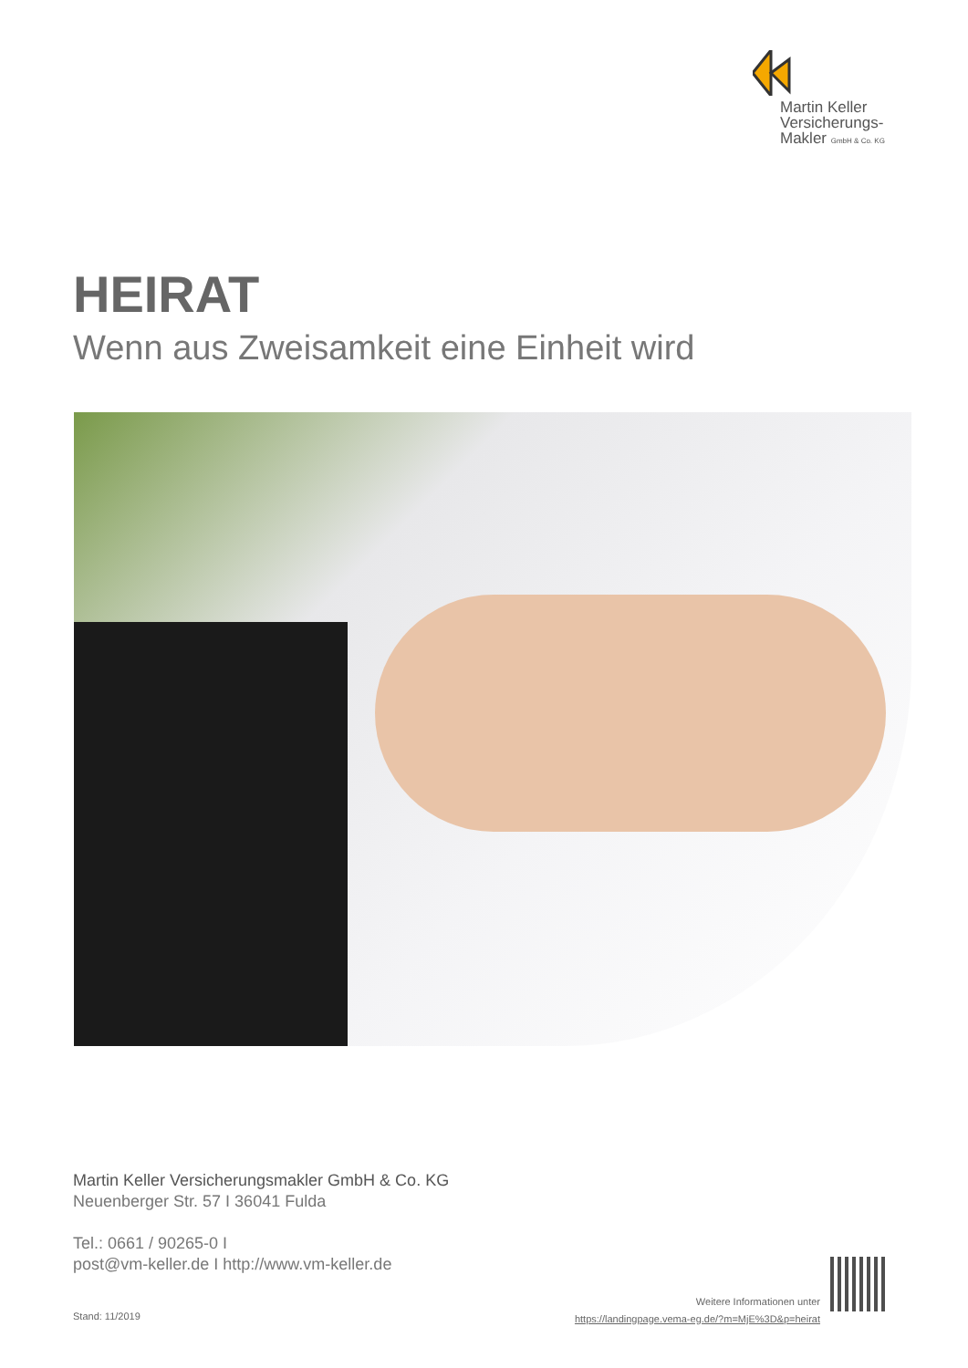Martin Keller
Versicherungs-
Makler GmbH & Co. KG
HEIRAT
Wenn aus Zweisamkeit eine Einheit wird
Martin Keller Versicherungsmakler GmbH & Co. KG
Neuenberger Str. 57 I 36041 Fulda
Tel.: 0661 / 90265-0 I
post@vm-keller.de I http://www.vm-keller.de
Stand: 11/2019
Weitere Informationen unter
https://landingpage.vema-eg.de/?m=MjE%3D&p=heirat